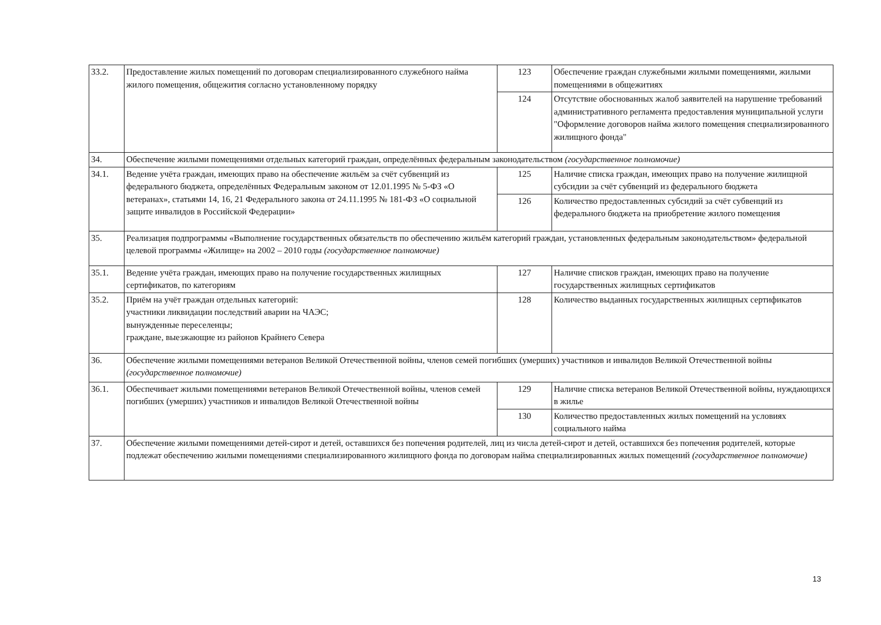| 33.2. | Предоставление жилых помещений по договорам специализированного служебного найма жилого помещения, общежития согласно установленному порядку | 123 | Обеспечение граждан служебными жилыми помещениями, жилыми помещениями в общежитиях |
| | | 124 | Отсутствие обоснованных жалоб заявителей на нарушение требований административного регламента предоставления муниципальной услуги "Оформление договоров найма жилого помещения специализированного жилищного фонда" |
| 34. | Обеспечение жилыми помещениями отдельных категорий граждан, определённых федеральным законодательством (государственное полномочие) | | |
| 34.1. | Ведение учёта граждан, имеющих право на обеспечение жильём за счёт субвенций из федерального бюджета, определённых Федеральным законом от 12.01.1995 № 5-ФЗ «О ветеранах», статьями 14, 16, 21 Федерального закона от 24.11.1995 № 181-ФЗ «О социальной защите инвалидов в Российской Федерации» | 125 | Наличие списка граждан, имеющих право на получение жилищной субсидии за счёт субвенций из федерального бюджета |
| | | 126 | Количество предоставленных субсидий за счёт субвенций из федерального бюджета на приобретение жилого помещения |
| 35. | Реализация подпрограммы «Выполнение государственных обязательств по обеспечению жильём категорий граждан, установленных федеральным законодательством» федеральной целевой программы «Жилище» на 2002 – 2010 годы (государственное полномочие) | | |
| 35.1. | Ведение учёта граждан, имеющих право на получение государственных жилищных сертификатов, по категориям | 127 | Наличие списков граждан, имеющих право на получение государственных жилищных сертификатов |
| 35.2. | Приём на учёт граждан отдельных категорий: участники ликвидации последствий аварии на ЧАЭС; вынужденные переселенцы; граждане, выезжающие из районов Крайнего Севера | 128 | Количество выданных государственных жилищных сертификатов |
| 36. | Обеспечение жилыми помещениями ветеранов Великой Отечественной войны, членов семей погибших (умерших) участников и инвалидов Великой Отечественной войны (государственное полномочие) | | |
| 36.1. | Обеспечивает жилыми помещениями ветеранов Великой Отечественной войны, членов семей погибших (умерших) участников и инвалидов Великой Отечественной войны | 129 | Наличие списка ветеранов Великой Отечественной войны, нуждающихся в жилье |
| | | 130 | Количество предоставленных жилых помещений на условиях социального найма |
| 37. | Обеспечение жилыми помещениями детей-сирот и детей, оставшихся без попечения родителей, лиц из числа детей-сирот и детей, оставшихся без попечения родителей, которые подлежат обеспечению жилыми помещениями специализированного жилищного фонда по договорам найма специализированных жилых помещений (государственное полномочие) | | |
13